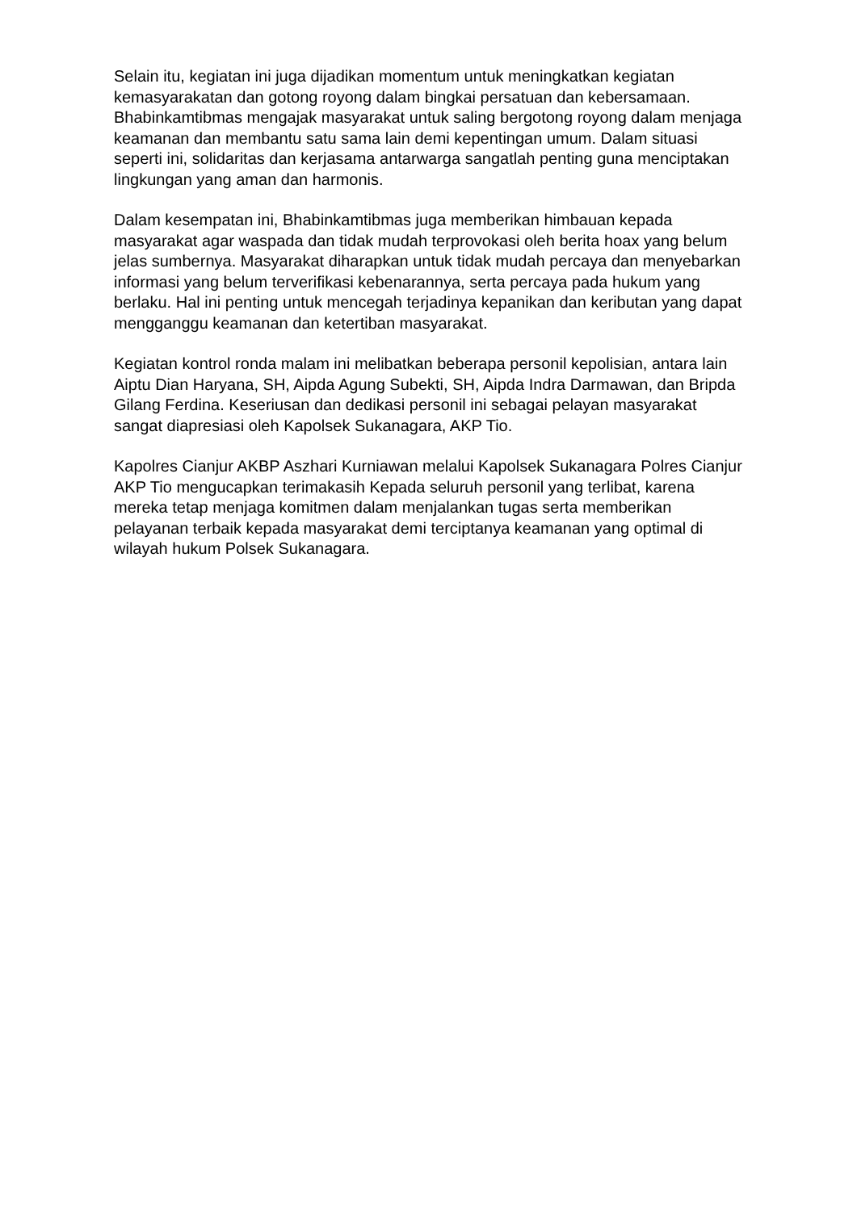Selain itu, kegiatan ini juga dijadikan momentum untuk meningkatkan kegiatan kemasyarakatan dan gotong royong dalam bingkai persatuan dan kebersamaan. Bhabinkamtibmas mengajak masyarakat untuk saling bergotong royong dalam menjaga keamanan dan membantu satu sama lain demi kepentingan umum. Dalam situasi seperti ini, solidaritas dan kerjasama antarwarga sangatlah penting guna menciptakan lingkungan yang aman dan harmonis.
Dalam kesempatan ini, Bhabinkamtibmas juga memberikan himbauan kepada masyarakat agar waspada dan tidak mudah terprovokasi oleh berita hoax yang belum jelas sumbernya. Masyarakat diharapkan untuk tidak mudah percaya dan menyebarkan informasi yang belum terverifikasi kebenarannya, serta percaya pada hukum yang berlaku. Hal ini penting untuk mencegah terjadinya kepanikan dan keributan yang dapat mengganggu keamanan dan ketertiban masyarakat.
Kegiatan kontrol ronda malam ini melibatkan beberapa personil kepolisian, antara lain Aiptu Dian Haryana, SH, Aipda Agung Subekti, SH, Aipda Indra Darmawan, dan Bripda Gilang Ferdina. Keseriusan dan dedikasi personil ini sebagai pelayan masyarakat sangat diapresiasi oleh Kapolsek Sukanagara, AKP Tio.
Kapolres Cianjur AKBP Aszhari Kurniawan melalui Kapolsek Sukanagara Polres Cianjur AKP Tio mengucapkan terimakasih Kepada seluruh personil yang terlibat, karena mereka tetap menjaga komitmen dalam menjalankan tugas serta memberikan pelayanan terbaik kepada masyarakat demi terciptanya keamanan yang optimal di wilayah hukum Polsek Sukanagara.